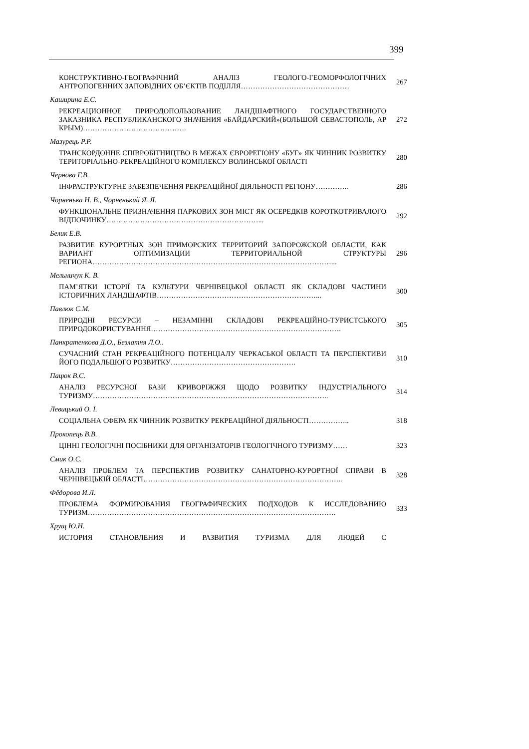399
КОНСТРУКТИВНО-ГЕОГРАФІЧНИЙ АНАЛІЗ ГЕОЛОГО-ГЕОМОРФОЛОГІЧНИХ АНТРОПОГЕННИХ ЗАПОВІДНИХ ОБ’ЄКТІВ ПОДІЛЛЯ………………………………………
267
Каширина Е.С.
РЕКРЕАЦИОННОЕ ПРИРОДОПОЛЬЗОВАНИЕ ЛАНДШАФТНОГО ГОСУДАРСТВЕННОГО ЗАКАЗНИКА РЕСПУБЛИКАНСКОГО ЗНАЧЕНИЯ «БАЙДАРСКИЙ»(БОЛЬШОЙ СЕВАСТОПОЛЬ, АР КРЫМ)…………………………………….
272
Мазурець Р.Р.
ТРАНСКОРДОННЕ СПІВРОБІТНИЦТВО В МЕЖАХ ЄВРОРЕГІОНУ «БУГ» ЯК ЧИННИК РОЗВИТКУ ТЕРИТОРІАЛЬНО-РЕКРЕАЦІЙНОГО КОМПЛЕКСУ ВОЛИНСЬКОЇ ОБЛАСТІ
280
Чернова Г.В.
ІНФРАСТРУКТУРНЕ ЗАБЕЗПЕЧЕННЯ РЕКРЕАЦІЙНОЇ ДІЯЛЬНОСТІ РЕГІОНУ…………..
286
Чорненька Н. В., Чорненький Я. Я.
ФУНКЦІОНАЛЬНЕ ПРИЗНАЧЕННЯ ПАРКОВИХ ЗОН МІСТ ЯК ОСЕРЕДКІВ КОРОТКОТРИВАЛОГО ВІДПОЧИНКУ………………………………………………………...
292
Белик Е.В.
РАЗВИТИЕ КУРОРТНЫХ ЗОН ПРИМОРСКИХ ТЕРРИТОРИЙ ЗАПОРОЖСКОЙ ОБЛАСТИ, КАК ВАРИАНТ ОПТИМИЗАЦИИ ТЕРРИТОРИАЛЬНОЙ СТРУКТУРЫ РЕГИОНА………………………………………………………………………………………...
296
Мельничук К. В.
ПАМ’ЯТКИ ІСТОРІЇ ТА КУЛЬТУРИ ЧЕРНІВЕЦЬКОЇ ОБЛАСТІ ЯК СКЛАДОВІ ЧАСТИНИ ІСТОРИЧНИХ ЛАНДШАФТІВ…………………………………………………………...
300
Павлюк С.М.
ПРИРОДНІ РЕСУРСИ – НЕЗАМІННІ СКЛАДОВІ РЕКРЕАЦІЙНО-ТУРИСТСЬКОГО ПРИРОДОКОРИСТУВАННЯ…………………………………………………………………….
305
Панкратенкова Д.О., Безлатня Л.О..
СУЧАСНИЙ СТАН РЕКРЕАЦІЙНОГО ПОТЕНЦІАЛУ ЧЕРКАСЬКОЇ ОБЛАСТІ ТА ПЕРСПЕКТИВИ ЙОГО ПОДАЛЬШОГО РОЗВИТКУ…………………………………………….
310
Пацюк В.С.
АНАЛІЗ РЕСУРСНОЇ БАЗИ КРИВОРІЖЖЯ ЩОДО РОЗВИТКУ ІНДУСТРІАЛЬНОГО ТУРИЗМУ……………………………………………………………………………………..
314
Левицький О. І.
СОЦІАЛЬНА СФЕРА ЯК ЧИННИК РОЗВИТКУ РЕКРЕАЦІЙНОЇ ДІЯЛЬНОСТІ……………..
318
Прокопець В.В.
ЦІННІ ГЕОЛОГІЧНІ ПОСІБНИКИ ДЛЯ ОРГАНІЗАТОРІВ ГЕОЛОГІЧНОГО ТУРИЗМУ……
323
Смик О.С.
АНАЛІЗ ПРОБЛЕМ ТА ПЕРСПЕКТИВ РОЗВИТКУ САНАТОРНО-КУРОРТНОЇ СПРАВИ В ЧЕРНІВЕЦЬКІЙ ОБЛАСТІ………………………………………………………………………..
328
Фёдорова И.Л.
ПРОБЛЕМА ФОРМИРОВАНИЯ ГЕОГРАФИЧЕСКИХ ПОДХОДОВ К ИССЛЕДОВАНИЮ ТУРИЗМ………………………………………………………………………………………….
333
Хрущ Ю.Н.
ИСТОРИЯ СТАНОВЛЕНИЯ И РАЗВИТИЯ ТУРИЗМА ДЛЯ ЛЮДЕЙ С